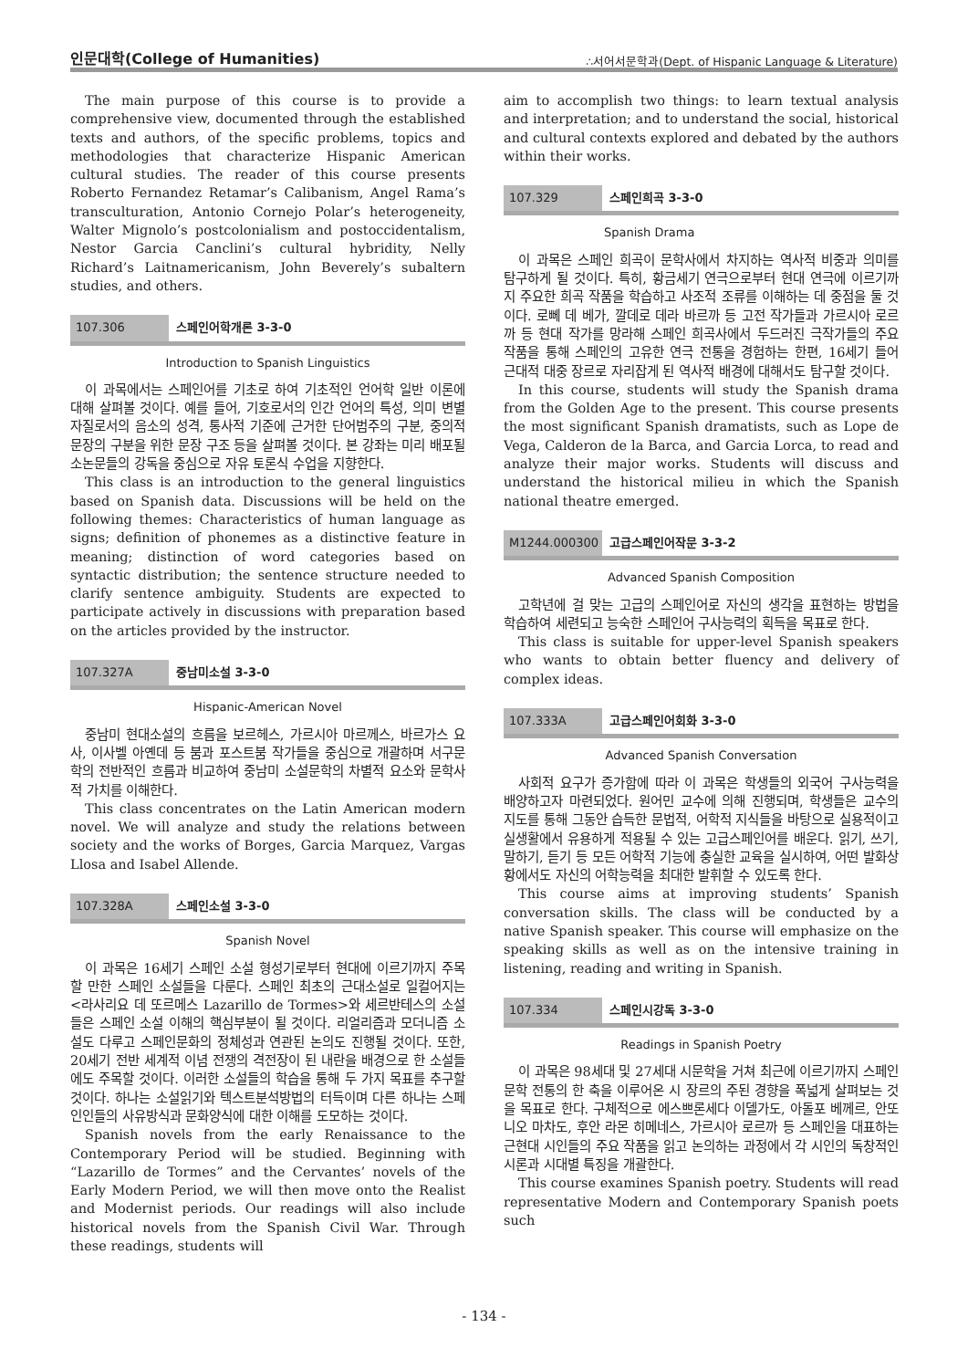인문대학(College of Humanities) ∴서어서문학과(Dept. of Hispanic Language & Literature)
The main purpose of this course is to provide a comprehensive view, documented through the established texts and authors, of the specific problems, topics and methodologies that characterize Hispanic American cultural studies. The reader of this course presents Roberto Fernandez Retamar’s Calibanism, Angel Rama’s transculturation, Antonio Cornejo Polar’s heterogeneity, Walter Mignolo’s postcolonialism and postoccidentalism, Nestor Garcia Canclini’s cultural hybridity, Nelly Richard’s Laitnamericanism, John Beverely’s subaltern studies, and others.
107.306 스페인어학개론 3-3-0
Introduction to Spanish Linguistics
이 과목에서는 스페인어를 기초로 하여 기초적인 언어학 일반 이론에 대해 살펴볼 것이다. 예를 들어, 기호로서의 인간 언어의 특성, 의미 변별자질로서의 음소의 성격, 통사적 기준에 근거한 단어범주의 구분, 중의적 문장의 구분을 위한 문장 구조 등을 살펴볼 것이다. 본 강좌는 미리 배포될 소논문들의 강독을 중심으로 자유 토론식 수업을 지향한다.
This class is an introduction to the general linguistics based on Spanish data. Discussions will be held on the following themes: Characteristics of human language as signs; definition of phonemes as a distinctive feature in meaning; distinction of word categories based on syntactic distribution; the sentence structure needed to clarify sentence ambiguity. Students are expected to participate actively in discussions with preparation based on the articles provided by the instructor.
107.327A 중남미소설 3-3-0
Hispanic-American Novel
중남미 현대소설의 흐름을 보르헤스, 가르시아 마르께스, 바르가스 요사, 이사벨 아옌데 등 붐과 포스트붐 작가들을 중심으로 개괄하며 서구문학의 전반적인 흐름과 비교하여 중남미 소설문학의 차별적 요소와 문학사적 가치를 이해한다.
This class concentrates on the Latin American modern novel. We will analyze and study the relations between society and the works of Borges, Garcia Marquez, Vargas Llosa and Isabel Allende.
107.328A 스페인소설 3-3-0
Spanish Novel
이 과목은 16세기 스페인 소설 형성기로부터 현대에 이르기까지 주목할 만한 스페인 소설들을 다룬다. 스페인 최초의 근대소설로 일컬어지는 <라사리요 데 또르메스 Lazarillo de Tormes>와 세르반테스의 소설들은 스페인 소설 이해의 핵심부분이 될 것이다. 리얼리즘과 모더니즘 소설도 다루고 스페인문화의 정체성과 연관된 논의도 진행될 것이다. 또한, 20세기 전반 세계적 이념 전쟁의 격전장이 된 내란을 배경으로 한 소설들에도 주목할 것이다. 이러한 소설들의 학습을 통해 두 가지 목표를 추구할 것이다. 하나는 소설읽기와 텍스트분석방법의 터득이며 다른 하나는 스페인인들의 사유방식과 문화양식에 대한 이해를 도모하는 것이다.
Spanish novels from the early Renaissance to the Contemporary Period will be studied. Beginning with “Lazarillo de Tormes” and the Cervantes’ novels of the Early Modern Period, we will then move onto the Realist and Modernist periods. Our readings will also include historical novels from the Spanish Civil War. Through these readings, students will
aim to accomplish two things: to learn textual analysis and interpretation; and to understand the social, historical and cultural contexts explored and debated by the authors within their works.
107.329 스페인희곡 3-3-0
Spanish Drama
이 과목은 스페인 희곡이 문학사에서 차지하는 역사적 비중과 의미를 탐구하게 될 것이다. 특히, 황금세기 연극으로부터 현대 연극에 이르기까지 주요한 희곡 작품을 학습하고 사조적 조류를 이해하는 데 중점을 둘 것이다. 로뻬 데 베가, 깔데로 데라 바르까 등 고전 작가들과 가르시아 로르까 등 현대 작가를 망라해 스페인 희곡사에서 두드러진 극작가들의 주요 작품을 통해 스페인의 고유한 연극 전통을 경험하는 한편, 16세기 들어 근대적 대중 장르로 자리잡게 된 역사적 배경에 대해서도 탐구할 것이다.
In this course, students will study the Spanish drama from the Golden Age to the present. This course presents the most significant Spanish dramatists, such as Lope de Vega, Calderon de la Barca, and Garcia Lorca, to read and analyze their major works. Students will discuss and understand the historical milieu in which the Spanish national theatre emerged.
M1244.000300 고급스페인어작문 3-3-2
Advanced Spanish Composition
고학년에 걸 맞는 고급의 스페인어로 자신의 생각을 표현하는 방법을 학습하여 세련되고 능숙한 스페인어 구사능력의 획득을 목표로 한다.
This class is suitable for upper-level Spanish speakers who wants to obtain better fluency and delivery of complex ideas.
107.333A 고급스페인어회화 3-3-0
Advanced Spanish Conversation
사회적 요구가 증가함에 따라 이 과목은 학생들의 외국어 구사능력을 배양하고자 마련되었다. 원어민 교수에 의해 진행되며, 학생들은 교수의 지도를 통해 그동안 습득한 문법적, 어학적 지식들을 바탕으로 실용적이고 실생활에서 유용하게 적용될 수 있는 고급스페인어를 배운다. 읽기, 쓰기, 말하기, 듣기 등 모든 어학적 기능에 충실한 교육을 실시하여, 어떤 발화상황에서도 자신의 어학능력을 최대한 발휘할 수 있도록 한다.
This course aims at improving students’ Spanish conversation skills. The class will be conducted by a native Spanish speaker. This course will emphasize on the speaking skills as well as on the intensive training in listening, reading and writing in Spanish.
107.334 스페인시강독 3-3-0
Readings in Spanish Poetry
이 과목은 98세대 및 27세대 시문학을 거쳐 최근에 이르기까지 스페인문학 전통의 한 축을 이루어온 시 장르의 주된 경향을 폭넓게 살펴보는 것을 목표로 한다. 구체적으로 에스쁘론세다 이델가도, 아돌포 베께르, 안또니오 마차도, 후안 라몬 히메네스, 가르시아 로르까 등 스페인을 대표하는 근현대 시인들의 주요 작품을 읽고 논의하는 과정에서 각 시인의 독창적인 시론과 시대별 특징을 개괄한다.
This course examines Spanish poetry. Students will read representative Modern and Contemporary Spanish poets such
- 134 -